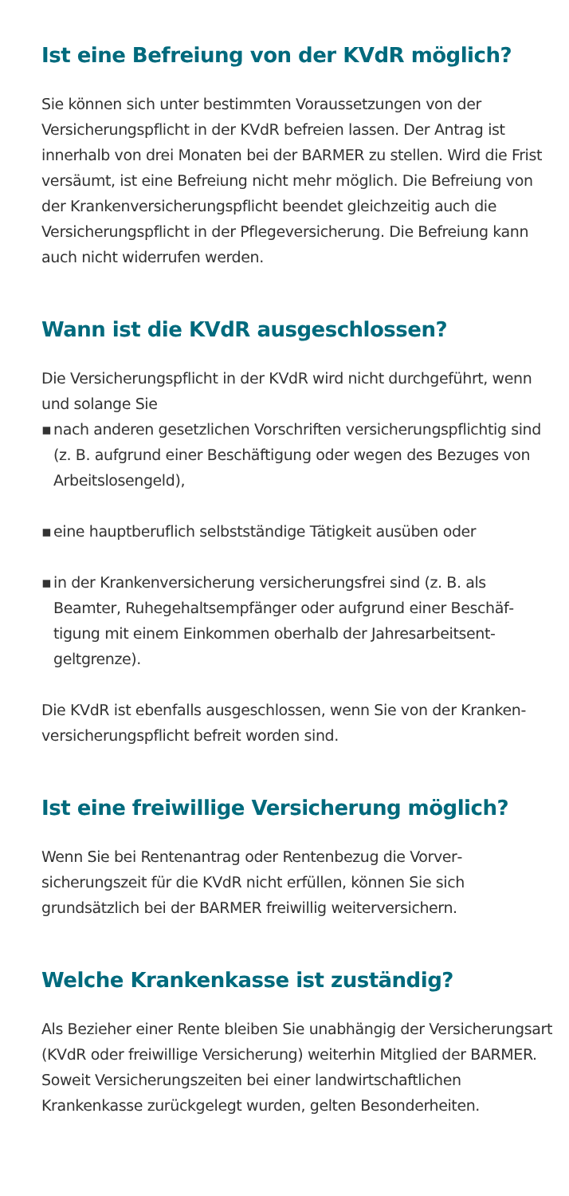Ist eine Befreiung von der KVdR möglich?
Sie können sich unter bestimmten Voraussetzungen von der Versicherungspflicht in der KVdR befreien lassen. Der Antrag ist innerhalb von drei Monaten bei der BARMER zu stellen. Wird die Frist versäumt, ist eine Befreiung nicht mehr möglich. Die Befreiung von der Krankenversicherungspflicht beendet gleich­zeitig auch die Versicherungspflicht in der Pflegeversicherung. Die Befreiung kann auch nicht widerrufen werden.
Wann ist die KVdR ausgeschlossen?
Die Versicherungspflicht in der KVdR wird nicht durchgeführt, wenn und solange Sie
▪ nach anderen gesetzlichen Vorschriften versicherungspflichtig sind (z. B. aufgrund einer Beschäftigung oder wegen des Bezuges von Arbeitslosengeld),
▪ eine hauptberuflich selbstständige Tätigkeit ausüben oder
▪ in der Krankenversicherung versicherungsfrei sind (z. B. als Beamter, Ruhegehaltsempfänger oder aufgrund einer Beschäf­tigung mit einem Einkommen oberhalb der Jahresarbeitsent­geltgrenze).
Die KVdR ist ebenfalls ausgeschlossen, wenn Sie von der Kranken­versicherungspflicht befreit worden sind.
Ist eine freiwillige Versicherung möglich?
Wenn Sie bei Rentenantrag oder Rentenbezug die Vorver­sicherungszeit für die KVdR nicht erfüllen, können Sie sich grundsätzlich bei der BARMER freiwillig weiterversichern.
Welche Krankenkasse ist zuständig?
Als Bezieher einer Rente bleiben Sie unabhängig der Versiche­rungsart (KVdR oder freiwillige Versicherung) weiterhin Mitglied der BARMER. Soweit Versicherungszeiten bei einer landwirt­schaftlichen Krankenkasse zurückgelegt wurden, gelten Beson­derheiten.